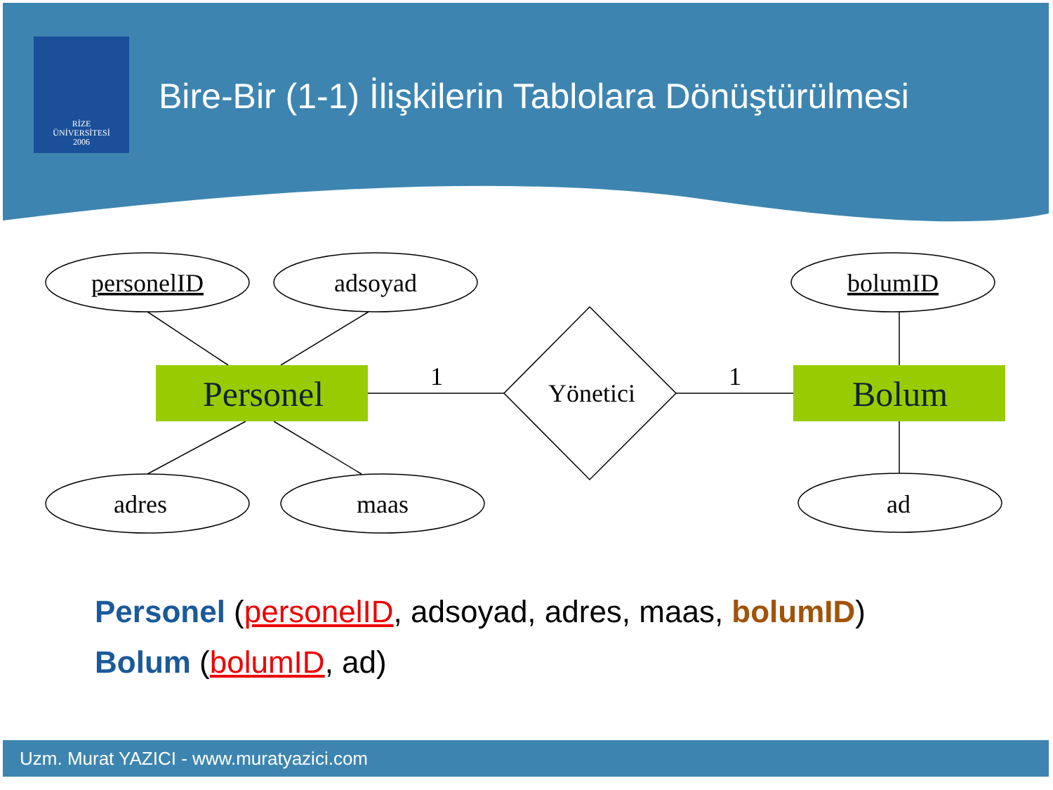RİZE
ÜNİVERSİTESİ
2006
Bire-Bir (1-1) İlişkilerin Tablolara Dönüştürülmesi
personelID
adsoyad
bolumID
adres
maas
ad
Personel
Bolum
Yönetici
1
1
Personel (personelID, adsoyad, adres, maas, bolumID)
Bolum (bolumID, ad)
Uzm. Murat YAZICI - www.muratyazici.com